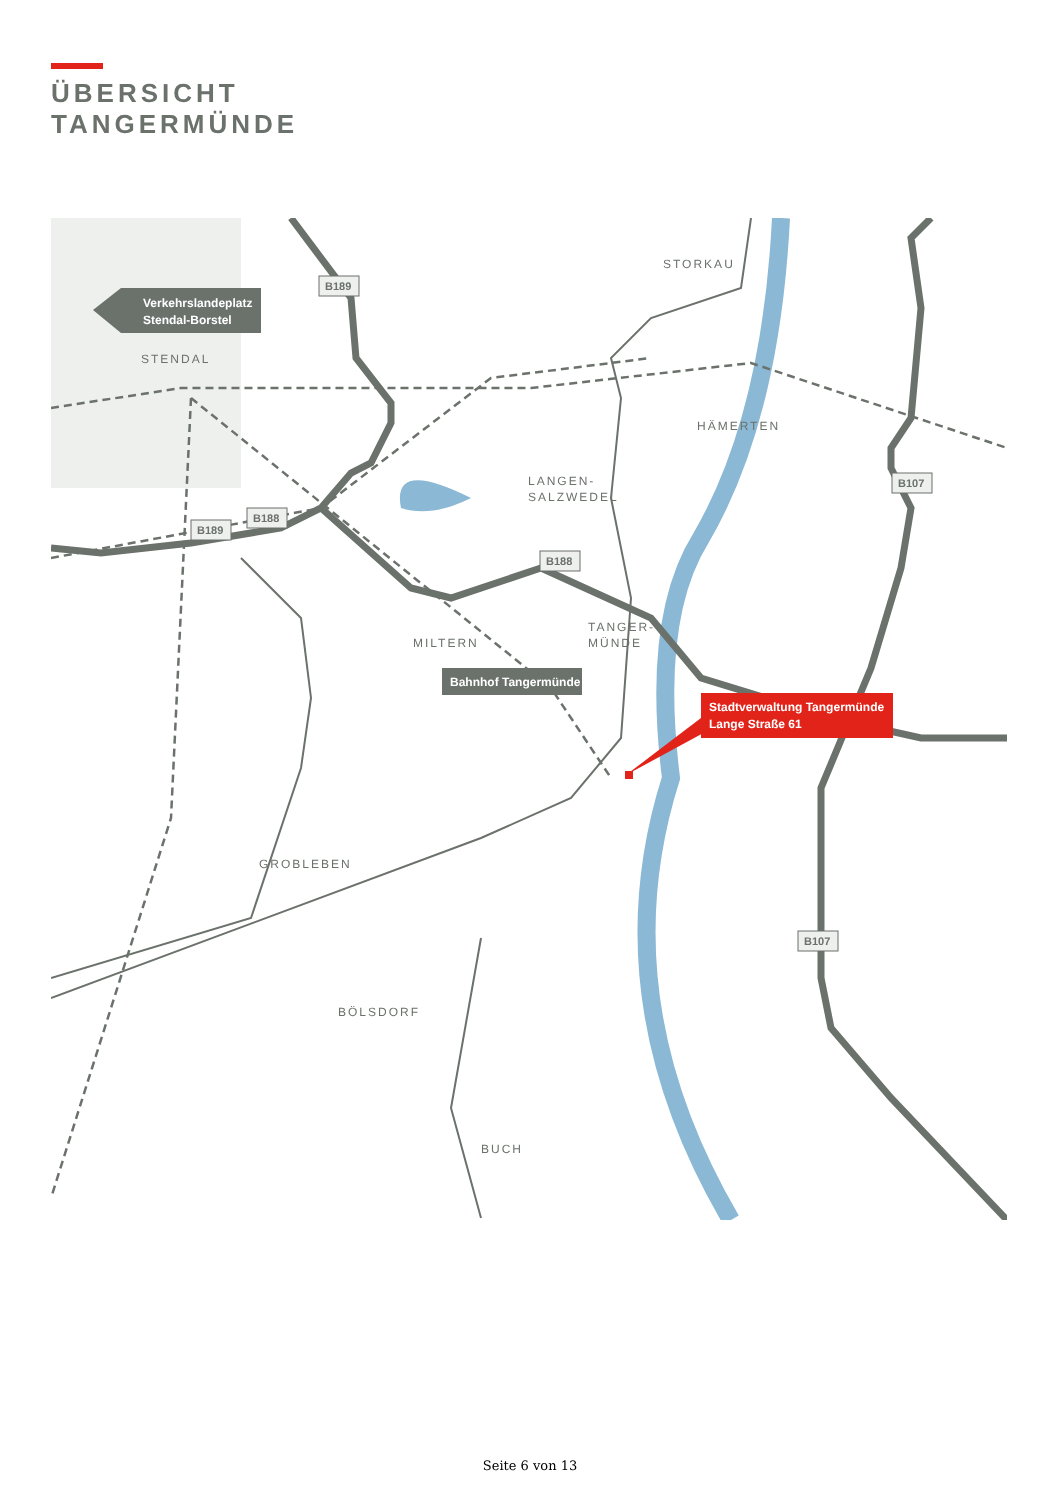ÜBERSICHT
TANGERMÜNDE
Verkehrslandeplatz
Stendal-Borstel
Bahnhof Tangermünde
Stadtverwaltung Tangermünde
Lange Straße 61
STORKAU
STENDAL
HÄMERTEN
LANGEN-
SALZWEDEL
TANGER-
MÜNDE
MILTERN
GROBLEBEN
BÖLSDORF
BUCH
B189
B189
B188
B188
B107
B107
Seite 6 von 13